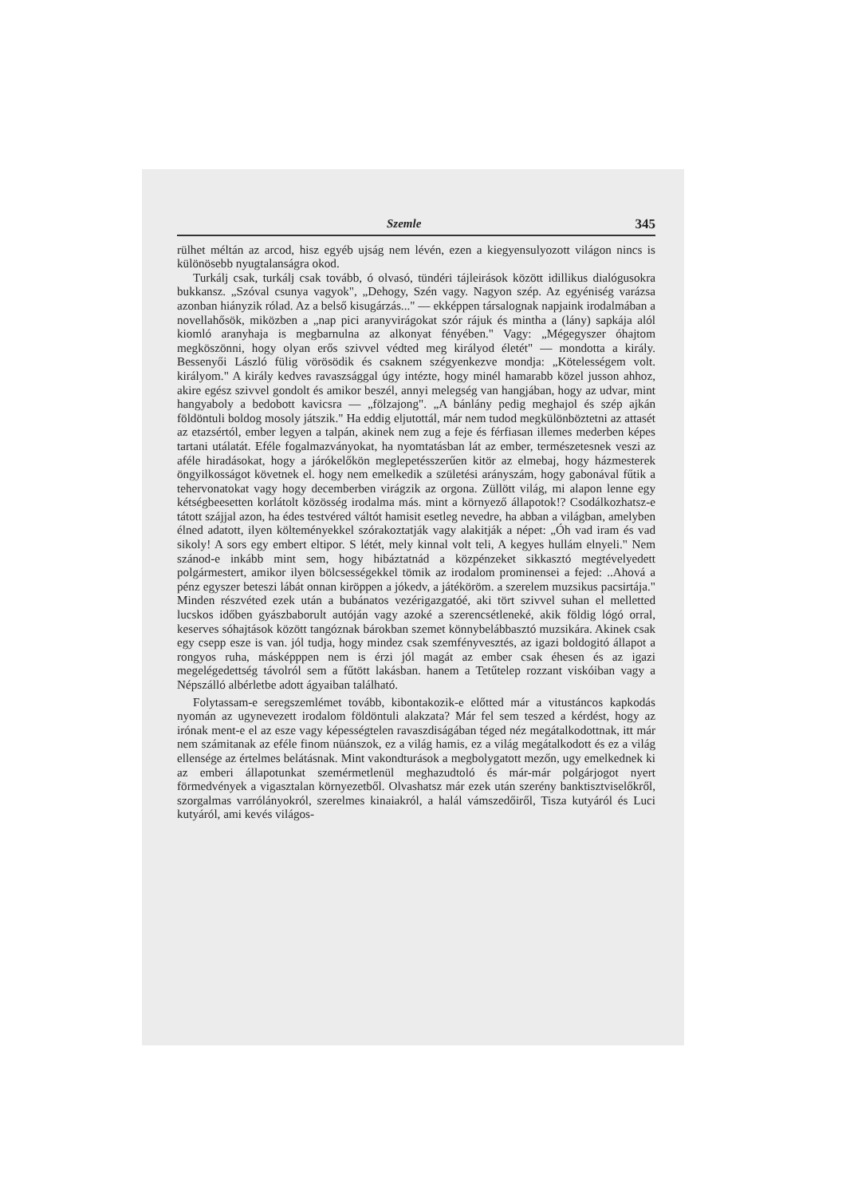Szemle 345
rülhet méltán az arcod, hisz egyéb ujság nem lévén, ezen a kiegyensulyozott világon nincs is különösebb nyugtalanságra okod.
Turkálj csak, turkálj csak tovább, ó olvasó, tündéri tájleirások között idillikus dialógusokra bukkansz. „Szóval csunya vagyok", „Dehogy, Szén vagy. Nagyon szép. Az egyéniség varázsa azonban hiányzik rólad. Az a belső kisugárzás..." — ekképpen társalognak napjaink irodalmában a novellahősök, miközben a „nap pici aranyvirágokat szór rájuk és mintha a (lány) sapkája alól kiomló aranyhaja is megbarnulna az alkonyat fényében." Vagy: „Mégegyszer óhajtom megköszönni, hogy olyan erős szivvel védted meg királyod életét" — mondotta a király. Bessenyői László fülig vörösödik és csaknem szégyenkezve mondja: „Kötelességem volt. királyom." A király kedves ravaszsággal úgy intézte, hogy minél hamarabb közel jusson ahhoz, akire egész szivvel gondolt és amikor beszél, annyi melegség van hangjában, hogy az udvar, mint hangyaboly a bedobott kavicsra — „fölzajong". „A bánlány pedig meghajol és szép ajkán földöntuli boldog mosoly játszik." Ha eddig eljutottál, már nem tudod megkülönböztetni az attasét az etazsértól, ember legyen a talpán, akinek nem zug a feje és férfiasan illemes mederben képes tartani utálatát. Eféle fogalmazványokat, ha nyomtatásban lát az ember, természetesnek veszi az aféle hiradásokat, hogy a járókelőkön meglepetésszerűen kitör az elmebaj, hogy házmesterek öngyilkosságot követnek el. hogy nem emelkedik a születési arányszám, hogy gabonával fűtik a tehervonatokat vagy hogy decemberben virágzik az orgona. Züllött világ, mi alapon lenne egy kétségbeesetten korlátolt közösség irodalma más. mint a környező állapotok!? Csodálkozhatsz-e tátott szájjal azon, ha édes testvéred váltót hamisit esetleg nevedre, ha abban a világban, amelyben élned adatott, ilyen költeményekkel szórakoztatják vagy alakitják a népet: „Óh vad iram és vad sikoly! A sors egy embert eltipor. S létét, mely kinnal volt teli, A kegyes hullám elnyeli." Nem szánod-e inkább mint sem, hogy hibáztatnád a közpénzeket sikkasztó megtévelyedett polgármestert, amikor ilyen bölcsességekkel tömik az irodalom prominensei a fejed: ..Ahová a pénz egyszer beteszi lábát onnan kiröppen a jókedv, a játéköröm. a szerelem muzsikus pacsirtája." Minden részvéted ezek után a bubánatos vezérigazgatóé, aki tört szivvel suhan el melletted lucskos időben gyászbaborult autóján vagy azoké a szerencsétleneké, akik földig lógó orral, keserves sóhajtások között tangóznak bárokban szemet könnybelábbasztó muzsikára. Akinek csak egy csepp esze is van. jól tudja, hogy mindez csak szemfényvesztés, az igazi boldogitó állapot a rongyos ruha, másképppen nem is érzi jól magát az ember csak éhesen és az igazi megelégedettség távolról sem a fűtött lakásban. hanem a Tetűtelep rozzant viskóiban vagy a Népszálló albérletbe adott ágyaiban található.
Folytassam-e seregszemlémet tovább, kibontakozik-e előtted már a vitustáncos kapkodás nyomán az ugynevezett irodalom földöntuli alakzata? Már fel sem teszed a kérdést, hogy az irónak ment-e el az esze vagy képességtelen ravaszdiságában téged néz megátalkodottnak, itt már nem számitanak az eféle finom nüánszok, ez a világ hamis, ez a világ megátalkodott és ez a világ ellensége az értelmes belátásnak. Mint vakondturások a megbolygatott mezőn, ugy emelkednek ki az emberi állapotunkat szemérmetlenül meghazudtoló és már-már polgárjogot nyert förmedvények a vigasztalan környezetből. Olvashatsz már ezek után szerény banktisztviselőkről, szorgalmas varrólányokról, szerelmes kinaiakról, a halál vámszedőiről, Tisza kutyáról és Luci kutyáról, ami kevés világos-